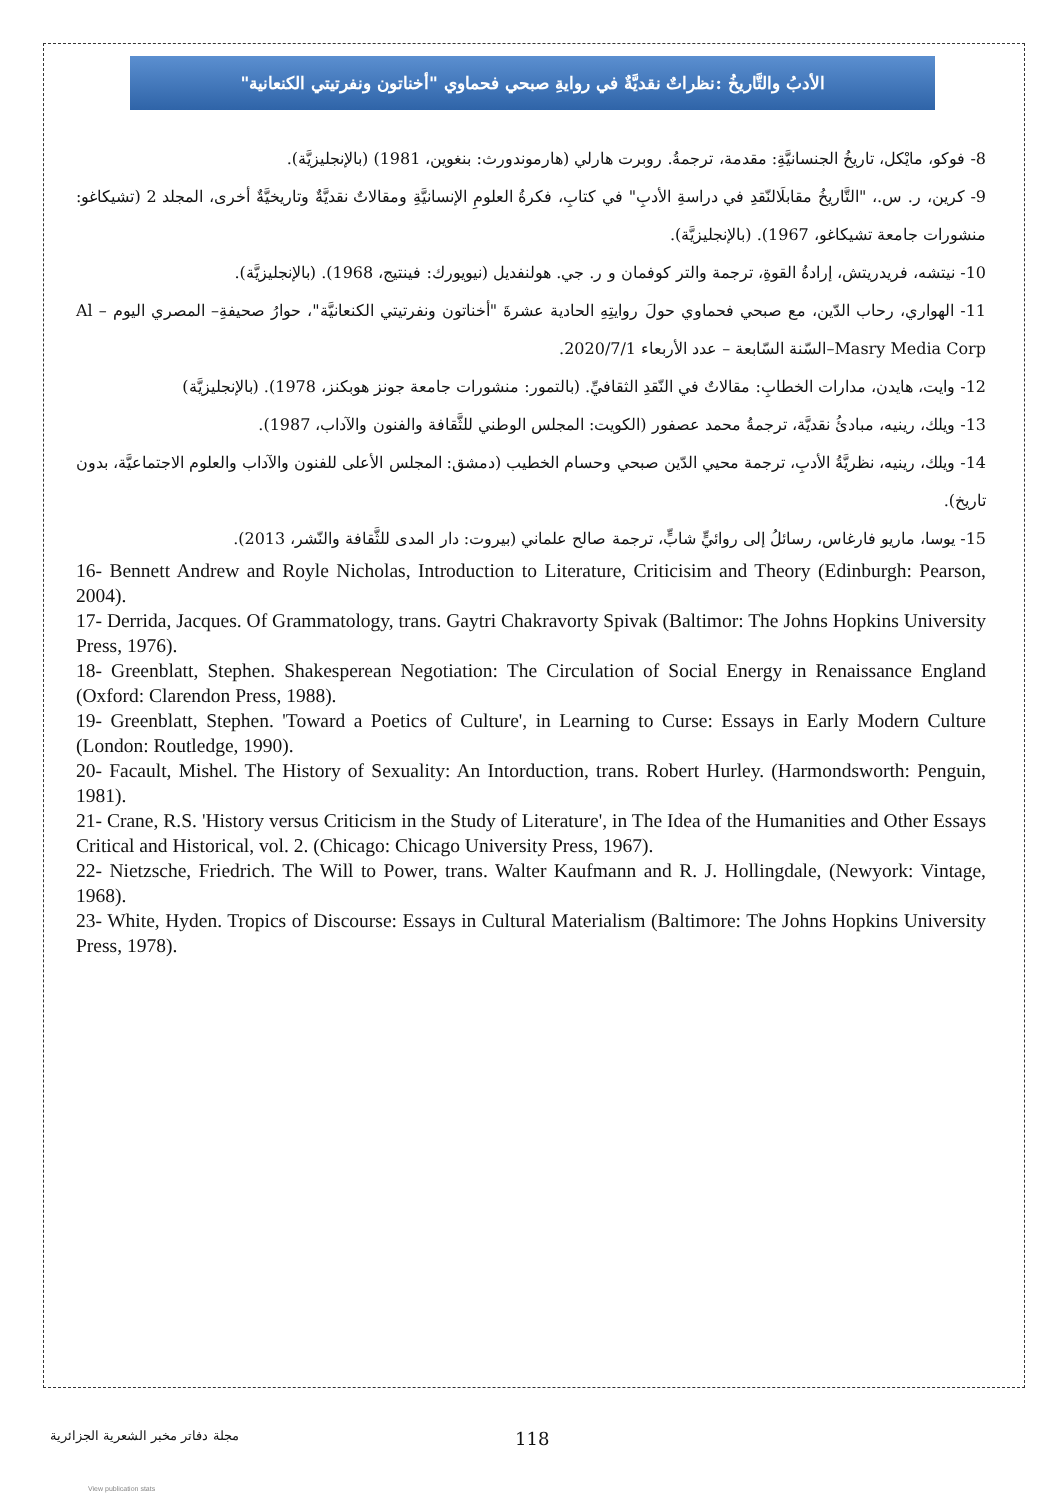الأدبُ والتَّاريخُ :نظراتٌ نقديَّةٌ في روايةِ صبحي فحماوي "أخناتون ونفرتيتي الكنعانية"
8- فوكو، مايْكل، تاريخُ الجنسانيَّةِ: مقدمة، ترجمةُ. روبرت هارلي (هارموندورث: بنغوين، 1981) (بالإنجليزيَّة).
9- كرين، ر. س.، "التَّاريخُ مقابلَالنّقدِ في دراسةِ الأدبِ" في كتابِ، فكرةُ العلومِ الإنسانيَّةِ ومقالاتٌ نقديَّةٌ وتاريخيَّةٌ أخرى، المجلد 2 (تشيكاغو: منشورات جامعة تشيكاغو، 1967). (بالإنجليزيَّة).
10- نيتشه، فريدريتش، إرادةُ القوةِ، ترجمة والتر كوفمان و ر. جي. هولنفديل (نيويورك: فينتيج، 1968). (بالإنجليزيَّة).
11- الهواري، رحاب الدّين، مع صبحي فحماوي حولَ روايتِهِ الحادية عشرةَ "أخناتون ونفرتيتي الكنعانيَّة"، حوارُ صحيفةِ– المصري اليوم – Al Masry Media Corp–السّنة السّابعة – عدد الأربعاء 2020/7/1.
12- وايت، هايدن، مدارات الخطابِ: مقالاتٌ في النّقدِ الثقافيِّ. (بالتمور: منشورات جامعة جونز هوبكنز، 1978). (بالإنجليزيَّة)
13- ويلك، رينيه، مبادئُ نقديَّة، ترجمةُ محمد عصفور (الكويت: المجلس الوطني للثَّقافة والفنون والآداب، 1987).
14- ويلك، رينيه، نظريَّةُ الأدبِ، ترجمة محيي الدّين صبحي وحسام الخطيب (دمشق: المجلس الأعلى للفنون والآداب والعلوم الاجتماعيَّة، بدون تاريخ).
15- يوسا، ماريو فارغاس، رسائلُ إلى روائيٍّ شابٍّ، ترجمة صالح علماني (بيروت: دار المدى للثَّقافة والنّشر، 2013).
16- Bennett Andrew and Royle Nicholas, Introduction to Literature, Criticisim and Theory (Edinburgh: Pearson, 2004).
17- Derrida, Jacques. Of Grammatology, trans. Gaytri Chakravorty Spivak (Baltimor: The Johns Hopkins University Press, 1976).
18- Greenblatt, Stephen. Shakesperean Negotiation: The Circulation of Social Energy in Renaissance England (Oxford: Clarendon Press, 1988).
19- Greenblatt, Stephen. 'Toward a Poetics of Culture', in Learning to Curse: Essays in Early Modern Culture (London: Routledge, 1990).
20- Facault, Mishel. The History of Sexuality: An Intorduction, trans. Robert Hurley. (Harmondsworth: Penguin, 1981).
21- Crane, R.S. 'History versus Criticism in the Study of Literature', in The Idea of the Humanities and Other Essays Critical and Historical, vol. 2. (Chicago: Chicago University Press, 1967).
22- Nietzsche, Friedrich. The Will to Power, trans. Walter Kaufmann and R. J. Hollingdale, (Newyork: Vintage, 1968).
23- White, Hyden. Tropics of Discourse: Essays in Cultural Materialism (Baltimore: The Johns Hopkins University Press, 1978).
مجلة دفاتر مخبر الشعرية الجزائرية 118
View publication stats